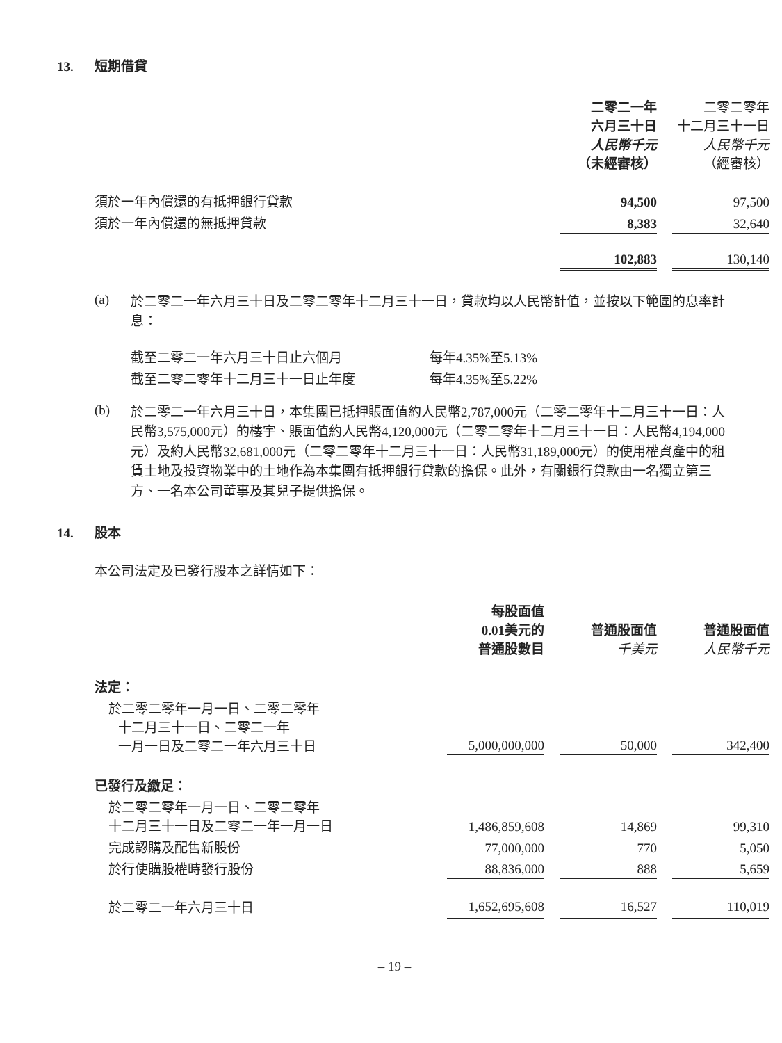13. 短期借貸
| | 二零二一年 六月三十日 人民幣千元 （未經審核） | | 二零二零年 十二月三十一日 人民幣千元 （經審核） |
| 須於一年內償還的有抵押銀行貸款 | 94,500 | | 97,500 |
| 須於一年內償還的無抵押貸款 | 8,383 | | 32,640 |
| | 102,883 | | 130,140 |
(a)
於二零二一年六月三十日及二零二零年十二月三十一日，貸款均以人民幣計值，並按以下範圍的息率計息：
| 截至二零二一年六月三十日止六個月 | 每年4.35%至5.13% |
| 截至二零二零年十二月三十一日止年度 | 每年4.35%至5.22% |
(b)
於二零二一年六月三十日，本集團已抵押賬面值約人民幣2,787,000元（二零二零年十二月三十一日：人民幣3,575,000元）的樓宇、賬面值約人民幣4,120,000元（二零二零年十二月三十一日：人民幣4,194,000元）及約人民幣32,681,000元（二零二零年十二月三十一日：人民幣31,189,000元）的使用權資產中的租賃土地及投資物業中的土地作為本集團有抵押銀行貸款的擔保。此外，有關銀行貸款由一名獨立第三方、一名本公司董事及其兒子提供擔保。
14. 股本
本公司法定及已發行股本之詳情如下：
| | 每股面值 0.01美元的 普通股數目 | | 普通股面值 千美元 | | 普通股面值 人民幣千元 |
| 法定： | | | | | |
| 於二零二零年一月一日、二零二零年 十二月三十一日、二零二一年 一月一日及二零二一年六月三十日 | 5,000,000,000 | | 50,000 | | 342,400 |
| 已發行及繳足： | | | | | |
| 於二零二零年一月一日、二零二零年 十二月三十一日及二零二一年一月一日 | 1,486,859,608 | | 14,869 | | 99,310 |
| 完成認購及配售新股份 | 77,000,000 | | 770 | | 5,050 |
| 於行使購股權時發行股份 | 88,836,000 | | 888 | | 5,659 |
| 於二零二一年六月三十日 | 1,652,695,608 | | 16,527 | | 110,019 |
– 19 –